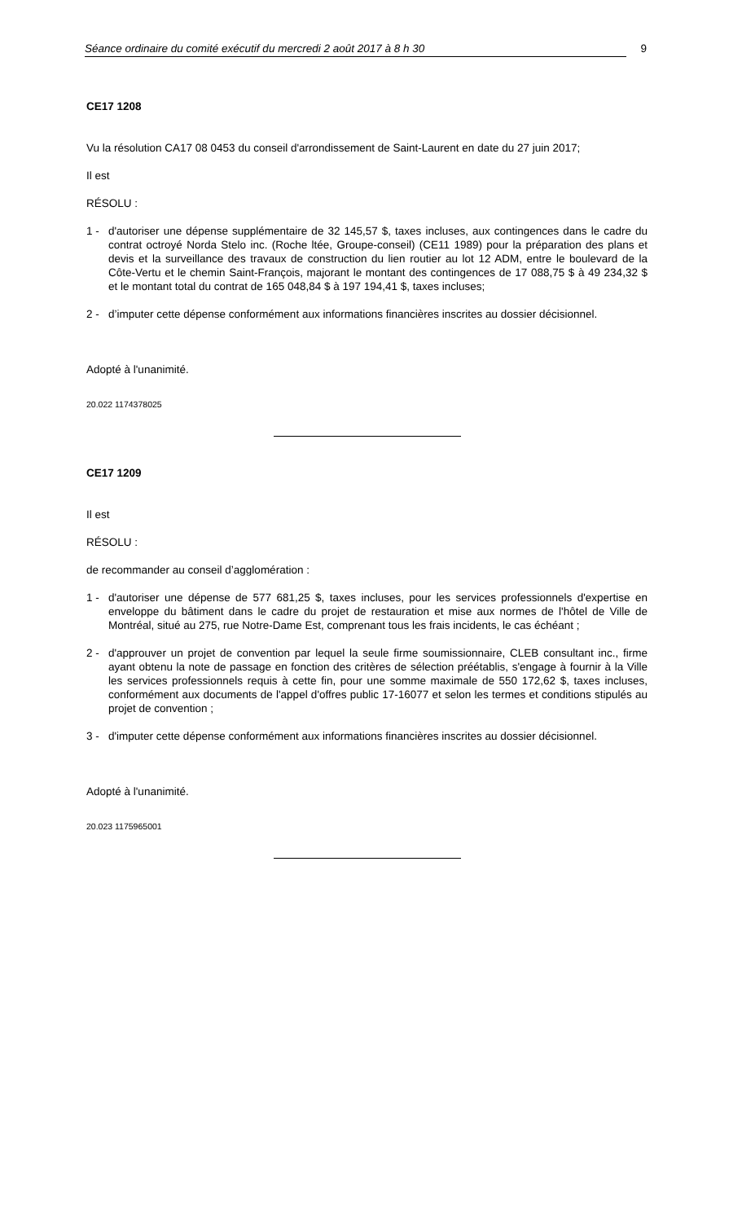Séance ordinaire du comité exécutif du mercredi 2 août 2017 à 8 h 30 9
CE17 1208
Vu la résolution CA17 08 0453 du conseil d'arrondissement de Saint-Laurent en date du 27 juin 2017;
Il est
RÉSOLU :
1 - d'autoriser une dépense supplémentaire de 32 145,57 $, taxes incluses, aux contingences dans le cadre du contrat octroyé Norda Stelo inc. (Roche ltée, Groupe-conseil) (CE11 1989) pour la préparation des plans et devis et la surveillance des travaux de construction du lien routier au lot 12 ADM, entre le boulevard de la Côte-Vertu et le chemin Saint-François, majorant le montant des contingences de 17 088,75 $ à 49 234,32 $ et le montant total du contrat de 165 048,84 $ à 197 194,41 $, taxes incluses;
2 - d’imputer cette dépense conformément aux informations financières inscrites au dossier décisionnel.
Adopté à l'unanimité.
20.022 1174378025
CE17 1209
Il est
RÉSOLU :
de recommander au conseil d’agglomération :
1 - d'autoriser une dépense de 577 681,25 $, taxes incluses, pour les services professionnels d'expertise en enveloppe du bâtiment dans le cadre du projet de restauration et mise aux normes de l'hôtel de Ville de Montréal, situé au 275, rue Notre-Dame Est, comprenant tous les frais incidents, le cas échéant ;
2 - d'approuver un projet de convention par lequel la seule firme soumissionnaire, CLEB consultant inc., firme ayant obtenu la note de passage en fonction des critères de sélection préétablis, s'engage à fournir à la Ville les services professionnels requis à cette fin, pour une somme maximale de 550 172,62 $, taxes incluses, conformément aux documents de l'appel d'offres public 17-16077 et selon les termes et conditions stipulés au projet de convention ;
3 - d'imputer cette dépense conformément aux informations financières inscrites au dossier décisionnel.
Adopté à l'unanimité.
20.023 1175965001